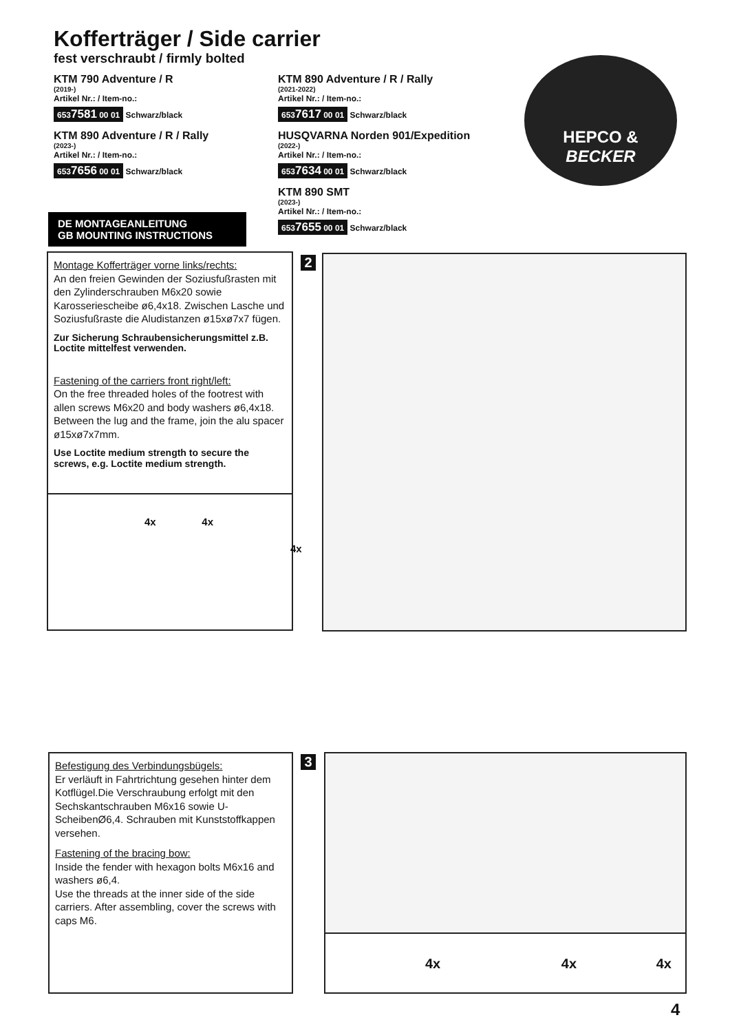Kofferträger / Side carrier
fest verschraubt / firmly bolted
KTM 790 Adventure / R
(2019-)
Artikel Nr.: / Item-no.:
6537581 00 01 Schwarz/black
KTM 890 Adventure / R / Rally
(2023-)
Artikel Nr.: / Item-no.:
6537656 00 01 Schwarz/black
KTM 890 Adventure / R / Rally
(2021-2022)
Artikel Nr.: / Item-no.:
6537617 00 01 Schwarz/black
HUSQVARNA Norden 901/Expedition
(2022-)
Artikel Nr.: / Item-no.:
6537634 00 01 Schwarz/black
KTM 890 SMT
(2023-)
Artikel Nr.: / Item-no.:
6537655 00 01 Schwarz/black
HEPCO &
BECKER
DE MONTAGEANLEITUNG
GB MOUNTING INSTRUCTIONS
Montage Kofferträger vorne links/rechts:
An den freien Gewinden der Soziusfußrasten mit den Zylinderschrauben M6x20 sowie Karosseriescheibe ø6,4x18. Zwischen Lasche und Soziusfußraste die Aludistanzen ø15xø7x7 fügen.
Zur Sicherung Schraubensicherungsmittel z.B. Loctite mittelfest verwenden.
Fastening of the carriers front right/left:
On the free threaded holes of the footrest with allen screws M6x20 and body washers ø6,4x18. Between the lug and the frame, join the alu spacer ø15xø7x7mm.
Use Loctite medium strength to secure the screws, e.g. Loctite medium strength.
4x 4x
4x
2
Befestigung des Verbindungsbügels:
Er verläuft in Fahrtrichtung gesehen hinter dem Kotflügel.Die Verschraubung erfolgt mit den Sechskantschrauben M6x16 sowie U-ScheibenØ6,4. Schrauben mit Kunststoffkappen versehen.
Fastening of the bracing bow:
Inside the fender with hexagon bolts M6x16 and washers ø6,4.
Use the threads at the inner side of the side carriers. After assembling, cover the screws with caps M6.
3 4x 4x 4x
4